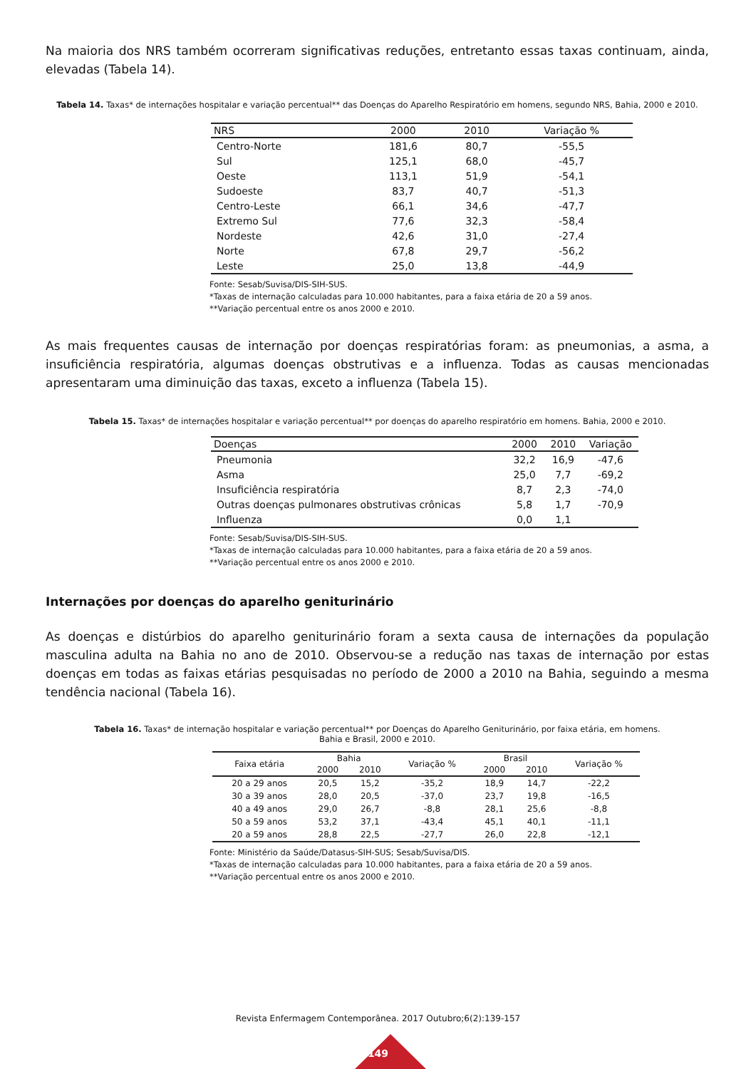Na maioria dos NRS também ocorreram significativas reduções, entretanto essas taxas continuam, ainda, elevadas (Tabela 14).
Tabela 14. Taxas* de internações hospitalar e variação percentual** das Doenças do Aparelho Respiratório em homens, segundo NRS, Bahia, 2000 e 2010.
| NRS | 2000 | 2010 | Variação % |
| --- | --- | --- | --- |
| Centro-Norte | 181,6 | 80,7 | -55,5 |
| Sul | 125,1 | 68,0 | -45,7 |
| Oeste | 113,1 | 51,9 | -54,1 |
| Sudoeste | 83,7 | 40,7 | -51,3 |
| Centro-Leste | 66,1 | 34,6 | -47,7 |
| Extremo Sul | 77,6 | 32,3 | -58,4 |
| Nordeste | 42,6 | 31,0 | -27,4 |
| Norte | 67,8 | 29,7 | -56,2 |
| Leste | 25,0 | 13,8 | -44,9 |
Fonte: Sesab/Suvisa/DIS-SIH-SUS.
*Taxas de internação calculadas para 10.000 habitantes, para a faixa etária de 20 a 59 anos.
**Variação percentual entre os anos 2000 e 2010.
As mais frequentes causas de internação por doenças respiratórias foram: as pneumonias, a asma, a insuficiência respiratória, algumas doenças obstrutivas e a influenza. Todas as causas mencionadas apresentaram uma diminuição das taxas, exceto a influenza (Tabela 15).
Tabela 15. Taxas* de internações hospitalar e variação percentual** por doenças do aparelho respiratório em homens. Bahia, 2000 e 2010.
| Doenças | 2000 | 2010 | Variação |
| --- | --- | --- | --- |
| Pneumonia | 32,2 | 16,9 | -47,6 |
| Asma | 25,0 | 7,7 | -69,2 |
| Insuficiência respiratória | 8,7 | 2,3 | -74,0 |
| Outras doenças pulmonares obstrutivas crônicas | 5,8 | 1,7 | -70,9 |
| Influenza | 0,0 | 1,1 | |
Fonte: Sesab/Suvisa/DIS-SIH-SUS.
*Taxas de internação calculadas para 10.000 habitantes, para a faixa etária de 20 a 59 anos.
**Variação percentual entre os anos 2000 e 2010.
Internações por doenças do aparelho geniturinário
As doenças e distúrbios do aparelho geniturinário foram a sexta causa de internações da população masculina adulta na Bahia no ano de 2010. Observou-se a redução nas taxas de internação por estas doenças em todas as faixas etárias pesquisadas no período de 2000 a 2010 na Bahia, seguindo a mesma tendência nacional (Tabela 16).
Tabela 16. Taxas* de internação hospitalar e variação percentual** por Doenças do Aparelho Geniturinário, por faixa etária, em homens.
Bahia e Brasil, 2000 e 2010.
| Faixa etária | Bahia | | Variação % | Brasil | | Variação % |
| --- | --- | --- | --- | --- | --- | --- |
| | 2000 | 2010 | | 2000 | 2010 | |
| 20 a 29 anos | 20,5 | 15,2 | -35,2 | 18,9 | 14,7 | -22,2 |
| 30 a 39 anos | 28,0 | 20,5 | -37,0 | 23,7 | 19,8 | -16,5 |
| 40 a 49 anos | 29,0 | 26,7 | -8,8 | 28,1 | 25,6 | -8,8 |
| 50 a 59 anos | 53,2 | 37,1 | -43,4 | 45,1 | 40,1 | -11,1 |
| 20 a 59 anos | 28,8 | 22,5 | -27,7 | 26,0 | 22,8 | -12,1 |
Fonte: Ministério da Saúde/Datasus-SIH-SUS; Sesab/Suvisa/DIS.
*Taxas de internação calculadas para 10.000 habitantes, para a faixa etária de 20 a 59 anos.
**Variação percentual entre os anos 2000 e 2010.
Revista Enfermagem Contemporânea. 2017 Outubro;6(2):139-157
149